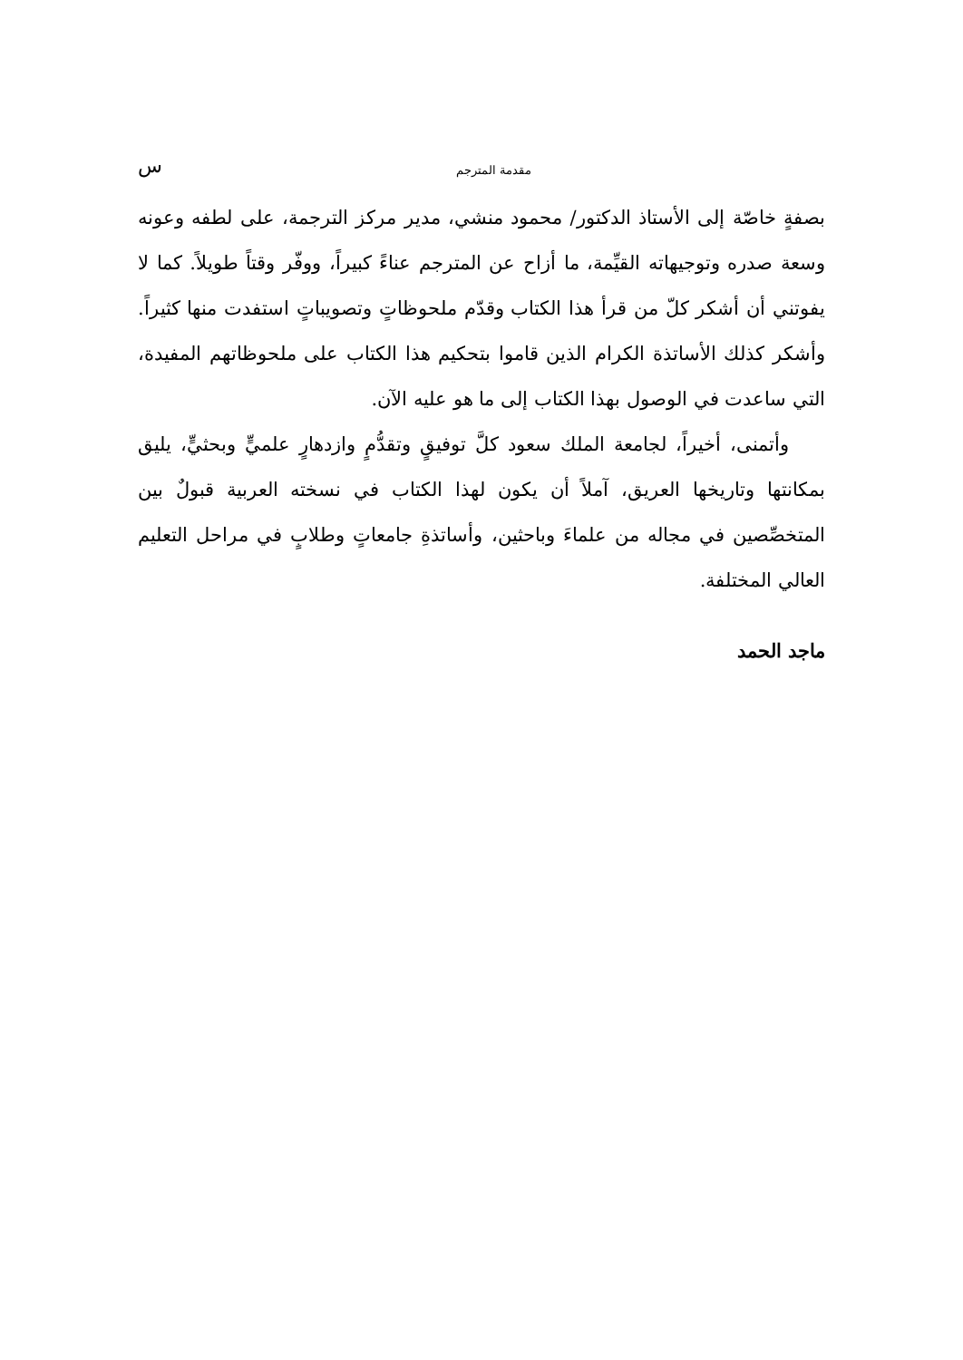مقدمة المترجم س
بصفةٍ خاصّة إلى الأستاذ الدكتور/ محمود منشي، مدير مركز الترجمة، على لطفه وعونه وسعة صدره وتوجيهاته القيِّمة، ما أزاح عن المترجم عناءً كبيراً، ووفّر وقتاً طويلاً. كما لا يفوتني أن أشكر كلّ من قرأ هذا الكتاب وقدّم ملحوظاتٍ وتصويباتٍ استفدت منها كثيراً. وأشكر كذلك الأساتذة الكرام الذين قاموا بتحكيم هذا الكتاب على ملحوظاتهم المفيدة، التي ساعدت في الوصول بهذا الكتاب إلى ما هو عليه الآن.
وأتمنى، أخيراً، لجامعة الملك سعود كلَّ توفيقٍ وتقدُّمٍ وازدهارٍ علميٍّ وبحثيٍّ، يليق بمكانتها وتاريخها العريق، آملاً أن يكون لهذا الكتاب في نسخته العربية قبولٌ بين المتخصِّصين في مجاله من علماءَ وباحثين، وأساتذةِ جامعاتٍ وطلابٍ في مراحل التعليم العالي المختلفة.
ماجد الحمد